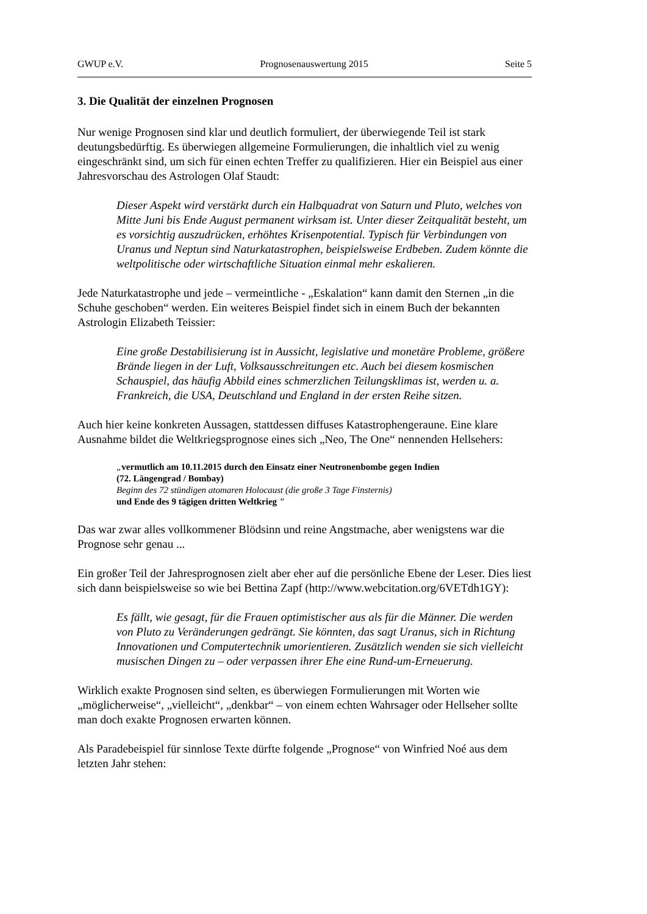GWUP e.V. Prognosenauswertung 2015 Seite 5
3. Die Qualität der einzelnen Prognosen
Nur wenige Prognosen sind klar und deutlich formuliert, der überwiegende Teil ist stark deutungsbedürftig. Es überwiegen allgemeine Formulierungen, die inhaltlich viel zu wenig eingeschränkt sind, um sich für einen echten Treffer zu qualifizieren. Hier ein Beispiel aus einer Jahresvorschau des Astrologen Olaf Staudt:
Dieser Aspekt wird verstärkt durch ein Halbquadrat von Saturn und Pluto, welches von Mitte Juni bis Ende August permanent wirksam ist. Unter dieser Zeitqualität besteht, um es vorsichtig auszudrücken, erhöhtes Krisenpotential. Typisch für Verbindungen von Uranus und Neptun sind Naturkatastrophen, beispielsweise Erdbeben. Zudem könnte die weltpolitische oder wirtschaftliche Situation einmal mehr eskalieren.
Jede Naturkatastrophe und jede – vermeintliche - „Eskalation“ kann damit den Sternen „in die Schuhe geschoben“ werden. Ein weiteres Beispiel findet sich in einem Buch der bekannten Astrologin Elizabeth Teissier:
Eine große Destabilisierung ist in Aussicht, legislative und monetäre Probleme, größere Brände liegen in der Luft, Volksausschreitungen etc. Auch bei diesem kosmischen Schauspiel, das häufig Abbild eines schmerzlichen Teilungsklimas ist, werden u. a. Frankreich, die USA, Deutschland und England in der ersten Reihe sitzen.
Auch hier keine konkreten Aussagen, stattdessen diffuses Katastrophengeraune. Eine klare Ausnahme bildet die Weltkriegsprognose eines sich „Neo, The One“ nennenden Hellsehers:
„vermutlich am 10.11.2015 durch den Einsatz einer Neutronenbombe gegen Indien
(72. Längengrad / Bombay)
Beginn des 72 stündigen atomaren Holocaust (die große 3 Tage Finsternis)
und Ende des 9 tägigen dritten Weltkrieg ”
Das war zwar alles vollkommener Blödsinn und reine Angstmache, aber wenigstens war die Prognose sehr genau ...
Ein großer Teil der Jahresprognosen zielt aber eher auf die persönliche Ebene der Leser. Dies liest sich dann beispielsweise so wie bei Bettina Zapf (http://www.webcitation.org/6VETdh1GY):
Es fällt, wie gesagt, für die Frauen optimistischer aus als für die Männer. Die werden von Pluto zu Veränderungen gedrängt. Sie könnten, das sagt Uranus, sich in Richtung Innovationen und Computertechnik umorientieren. Zusätzlich wenden sie sich vielleicht musischen Dingen zu – oder verpassen ihrer Ehe eine Rund-um-Erneuerung.
Wirklich exakte Prognosen sind selten, es überwiegen Formulierungen mit Worten wie „möglicherweise“, „vielleicht“, „denkbar“ – von einem echten Wahrsager oder Hellseher sollte man doch exakte Prognosen erwarten können.
Als Paradebeispiel für sinnlose Texte dürfte folgende „Prognose“ von Winfried Noé aus dem letzten Jahr stehen: